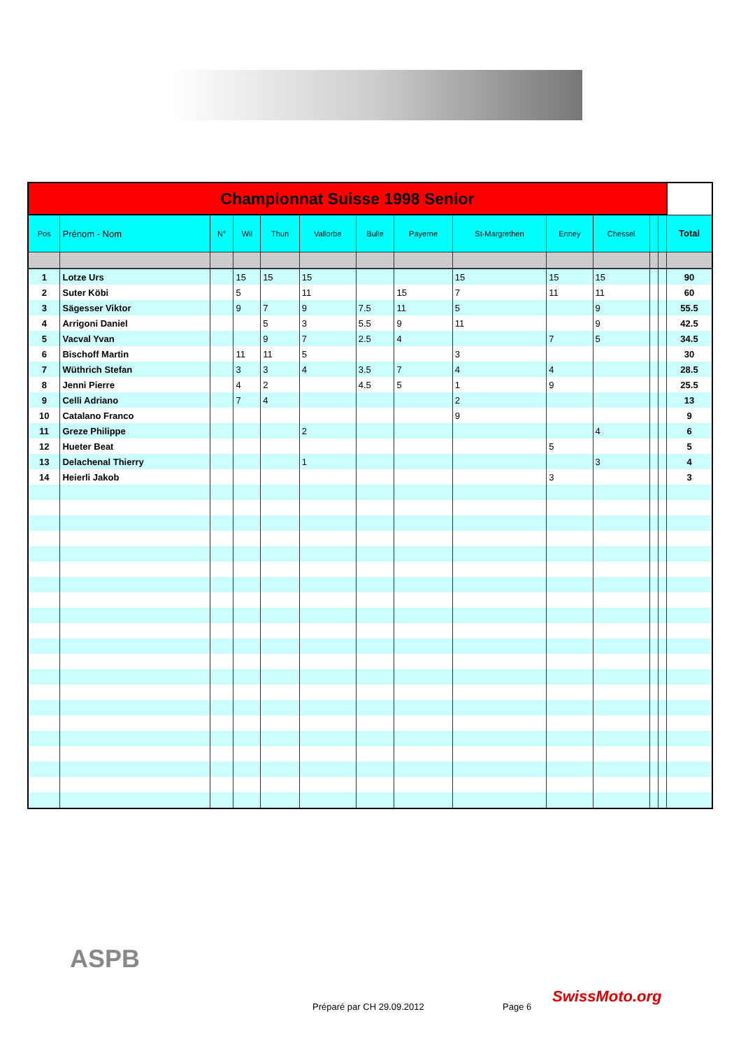| Championnat Suisse 1998 Senior | | | | | | | | | | | | | |
| Pos | Prénom - Nom | N° | Wil | Thun | Vallorbe | Bulle | Payerne | St-Margrethen | Enney | Chessel | | | Total |
| 1 | Lotze Urs | | 15 | 15 | 15 | | | 15 | 15 | 15 | | | 90 |
| 2 | Suter Köbi | | 5 | | 11 | | 15 | 7 | 11 | 11 | | | 60 |
| 3 | Sägesser Viktor | | 9 | 7 | 9 | 7.5 | 11 | 5 | | 9 | | | 55.5 |
| 4 | Arrigoni Daniel | | | 5 | 3 | 5.5 | 9 | 11 | | 9 | | | 42.5 |
| 5 | Vacval Yvan | | | 9 | 7 | 2.5 | 4 | | 7 | 5 | | | 34.5 |
| 6 | Bischoff Martin | | 11 | 11 | 5 | | | 3 | | | | | 30 |
| 7 | Wüthrich Stefan | | 3 | 3 | 4 | 3.5 | 7 | 4 | 4 | | | | 28.5 |
| 8 | Jenni Pierre | | 4 | 2 | | 4.5 | 5 | 1 | 9 | | | | 25.5 |
| 9 | Celli Adriano | | 7 | 4 | | | | 2 | | | | | 13 |
| 10 | Catalano Franco | | | | | | | 9 | | | | | 9 |
| 11 | Greze Philippe | | | | 2 | | | | | 4 | | | 6 |
| 12 | Hueter Beat | | | | | | | | 5 | | | | 5 |
| 13 | Delachenal Thierry | | | | 1 | | | | | 3 | | | 4 |
| 14 | Heierli Jakob | | | | | | | | 3 | | | | 3 |
ASPB
Préparé par CH 29.09.2012 Page 6
SwissMoto.org